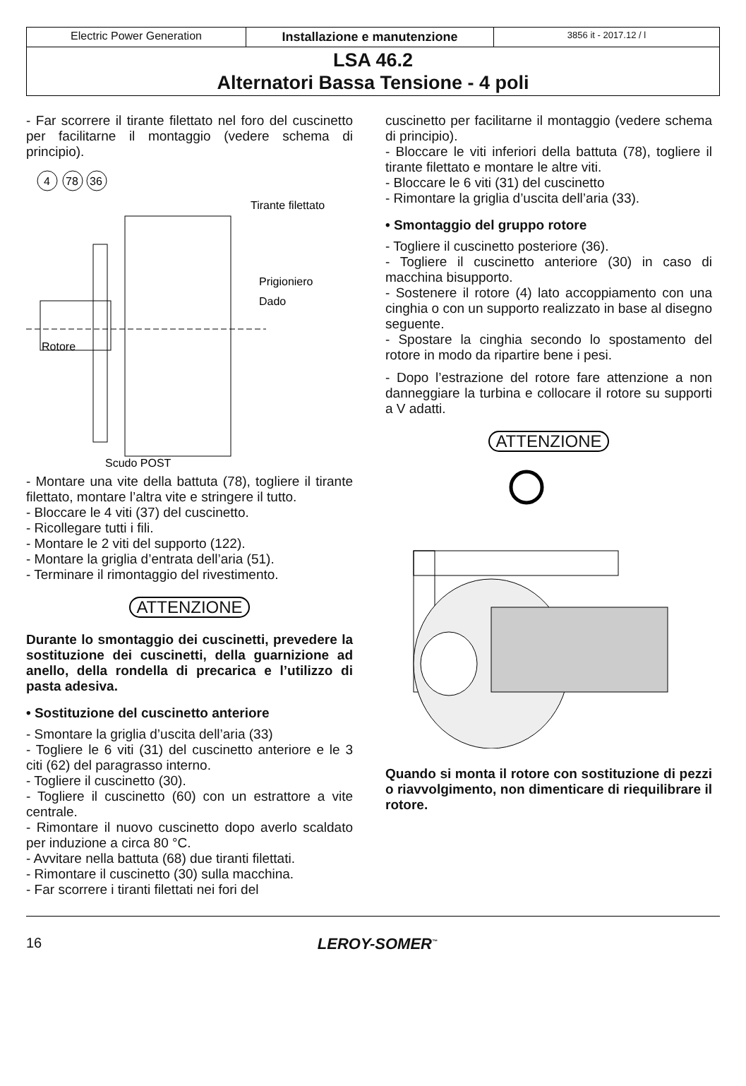Electric Power Generation Installazione e manutenzione
3856 it - 2017.12 / l
LSA 46.2
Alternatori Bassa Tensione - 4 poli
- Far scorrere il tirante filettato nel foro del cuscinetto per facilitarne il montaggio (vedere schema di principio).
4
78
36
Tirante filettato
Prigioniero
Dado
Rotore
Scudo POST
- Montare una vite della battuta (78), togliere il tirante filettato, montare l’altra vite e stringere il tutto.
- Bloccare le 4 viti (37) del cuscinetto.
- Ricollegare tutti i fili.
- Montare le 2 viti del supporto (122).
- Montare la griglia d’entrata dell’aria (51).
- Terminare il rimontaggio del rivestimento.
ATTENZIONE
Durante lo smontaggio dei cuscinetti, prevedere la sostituzione dei cuscinetti, della guarnizione ad anello, della rondella di precarica e l’utilizzo di pasta adesiva.
• Sostituzione del cuscinetto anteriore
- Smontare la griglia d’uscita dell’aria (33)
- Togliere le 6 viti (31) del cuscinetto anteriore e le 3 citi (62) del paragrasso interno.
- Togliere il cuscinetto (30).
- Togliere il cuscinetto (60) con un estrattore a vite centrale.
- Rimontare il nuovo cuscinetto dopo averlo scaldato per induzione a circa 80 °C.
- Avvitare nella battuta (68) due tiranti filettati.
- Rimontare il cuscinetto (30) sulla macchina.
- Far scorrere i tiranti filettati nei fori del
cuscinetto per facilitarne il montaggio (vedere schema di principio).
- Bloccare le viti inferiori della battuta (78), togliere il tirante filettato e montare le altre viti.
- Bloccare le 6 viti (31) del cuscinetto
- Rimontare la griglia d’uscita dell’aria (33).
• Smontaggio del gruppo rotore
- Togliere il cuscinetto posteriore (36).
- Togliere il cuscinetto anteriore (30) in caso di macchina bisupporto.
- Sostenere il rotore (4) lato accoppiamento con una cinghia o con un supporto realizzato in base al disegno seguente.
- Spostare la cinghia secondo lo spostamento del rotore in modo da ripartire bene i pesi.
- Dopo l’estrazione del rotore fare attenzione a non danneggiare la turbina e collocare il rotore su supporti a V adatti.
ATTENZIONE
Quando si monta il rotore con sostituzione di pezzi o riavvolgimento, non dimenticare di riequilibrare il rotore.
16 LEROY-SOMER<sup>™</sup>